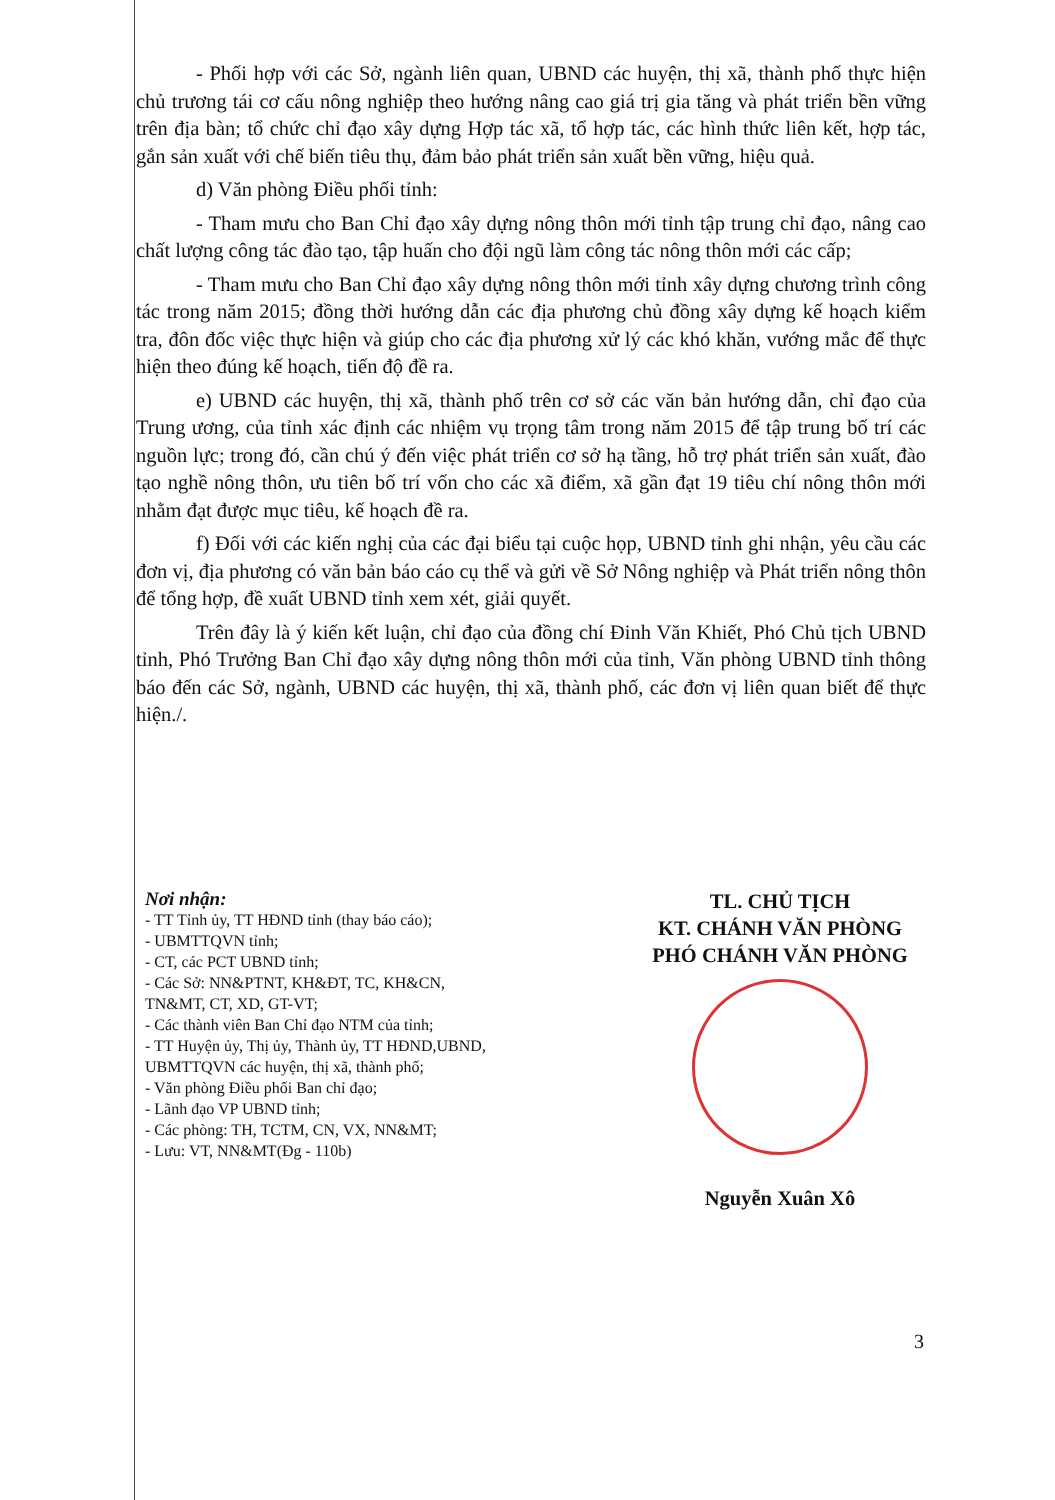- Phối hợp với các Sở, ngành liên quan, UBND các huyện, thị xã, thành phố thực hiện chủ trương tái cơ cấu nông nghiệp theo hướng nâng cao giá trị gia tăng và phát triển bền vững trên địa bàn; tổ chức chỉ đạo xây dựng Hợp tác xã, tổ hợp tác, các hình thức liên kết, hợp tác, gắn sản xuất với chế biến tiêu thụ, đảm bảo phát triển sản xuất bền vững, hiệu quả.
d) Văn phòng Điều phối tỉnh:
- Tham mưu cho Ban Chỉ đạo xây dựng nông thôn mới tỉnh tập trung chỉ đạo, nâng cao chất lượng công tác đào tạo, tập huấn cho đội ngũ làm công tác nông thôn mới các cấp;
- Tham mưu cho Ban Chỉ đạo xây dựng nông thôn mới tỉnh xây dựng chương trình công tác trong năm 2015; đồng thời hướng dẫn các địa phương chủ đồng xây dựng kế hoạch kiểm tra, đôn đốc việc thực hiện và giúp cho các địa phương xử lý các khó khăn, vướng mắc để thực hiện theo đúng kế hoạch, tiến độ đề ra.
e) UBND các huyện, thị xã, thành phố trên cơ sở các văn bản hướng dẫn, chỉ đạo của Trung ương, của tỉnh xác định các nhiệm vụ trọng tâm trong năm 2015 để tập trung bố trí các nguồn lực; trong đó, cần chú ý đến việc phát triển cơ sở hạ tầng, hỗ trợ phát triển sản xuất, đào tạo nghề nông thôn, ưu tiên bố trí vốn cho các xã điểm, xã gần đạt 19 tiêu chí nông thôn mới nhằm đạt được mục tiêu, kế hoạch đề ra.
f) Đối với các kiến nghị của các đại biểu tại cuộc họp, UBND tỉnh ghi nhận, yêu cầu các đơn vị, địa phương có văn bản báo cáo cụ thể và gửi về Sở Nông nghiệp và Phát triển nông thôn để tổng hợp, đề xuất UBND tỉnh xem xét, giải quyết.
Trên đây là ý kiến kết luận, chỉ đạo của đồng chí Đinh Văn Khiết, Phó Chủ tịch UBND tỉnh, Phó Trưởng Ban Chỉ đạo xây dựng nông thôn mới của tỉnh, Văn phòng UBND tỉnh thông báo đến các Sở, ngành, UBND các huyện, thị xã, thành phố, các đơn vị liên quan biết để thực hiện./.
Nơi nhận:
- TT Tỉnh ủy, TT HĐND tỉnh (thay báo cáo);
- UBMTTQVN tỉnh;
- CT, các PCT UBND tỉnh;
- Các Sở: NN&PTNT, KH&ĐT, TC, KH&CN, TN&MT, CT, XD, GT-VT;
- Các thành viên Ban Chỉ đạo NTM của tỉnh;
- TT Huyện ủy, Thị ủy, Thành ủy, TT HĐND,UBND, UBMTTQVN các huyện, thị xã, thành phố;
- Văn phòng Điều phối Ban chỉ đạo;
- Lãnh đạo VP UBND tỉnh;
- Các phòng: TH, TCTM, CN, VX, NN&MT;
- Lưu: VT, NN&MT(Đg - 110b)
TL. CHỦ TỊCH
KT. CHÁNH VĂN PHÒNG
PHÓ CHÁNH VĂN PHÒNG
Nguyễn Xuân Xô
3